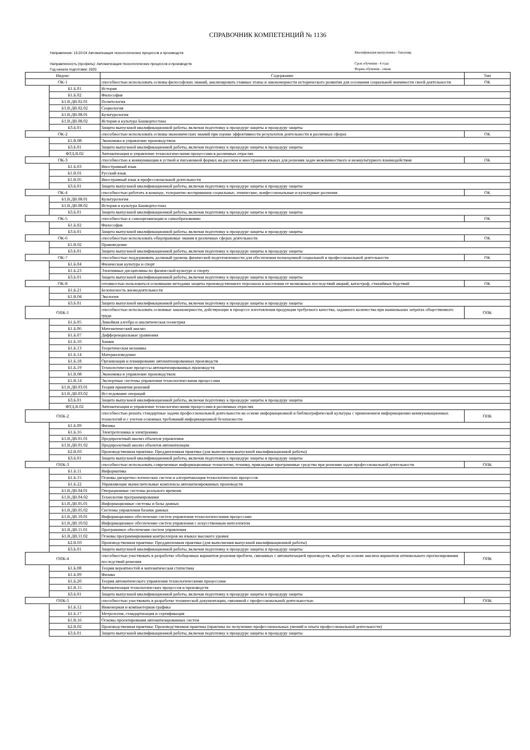СПРАВОЧНИК КОМПЕТЕНЦИЙ № 1136
Направление: 15.03.04 Автоматизация технологических процессов и производств
Направленность (профиль): Автоматизация технологических процессов и производств
Год начала подготовки: 2020
Квалификация выпускника - бакалавр
Срок обучения - 4 года
Форма обучения - очная
| Индекс | | Содержание | Тип |
| --- | --- | --- | --- |
| ОК-1 | | способностью использовать основы философских знаний, анализировать главные этапы и закономерности исторического развития для осознания социальной значимости своей деятельности | ОК |
| | Б1.Б.01 | История | |
| | Б1.Б.02 | Философия | |
| | Б1.В.ДВ.02.01 | Политология | |
| | Б1.В.ДВ.02.02 | Социология | |
| | Б1.В.ДВ.08.01 | Культурология | |
| | Б1.В.ДВ.08.02 | История и культура Башкортостана | |
| | Б3.Б.01 | Защита выпускной квалификационной работы, включая подготовку к процедуре защиты и процедуру защиты | |
| ОК-2 | | способностью использовать основы экономических знаний при оценке эффективности результатов деятельности в различных сферах | ОК |
| | Б1.В.08 | Экономика и управление производством | |
| | Б3.Б.01 | Защита выпускной квалификационной работы, включая подготовку к процедуре защиты и процедуру защиты | |
| | ФТД.В.02 | Автоматизация и управление технологическими процессами в различных отраслях | |
| ОК-3 | | способностью к коммуникации в устной и письменной формах на русском и иностранном языках для решения задач межличностного и межкультурного взаимодействия | ОК |
| | Б1.Б.03 | Иностранный язык | |
| | Б1.В.01 | Русский язык | |
| | Б1.В.05 | Иностранный язык в профессиональной деятельности | |
| | Б3.Б.01 | Защита выпускной квалификационной работы, включая подготовку к процедуре защиты и процедуру защиты | |
| ОК-4 | | способностью работать в команде, толерантно воспринимая социальные, этнические, конфессиональные и культурные различия | ОК |
| | Б1.В.ДВ.08.01 | Культурология | |
| | Б1.В.ДВ.08.02 | История и культура Башкортостана | |
| | Б3.Б.01 | Защита выпускной квалификационной работы, включая подготовку к процедуре защиты и процедуру защиты | |
| ОК-5 | | способностью к самоорганизации и самообразованию | ОК |
| | Б1.Б.02 | Философия | |
| | Б3.Б.01 | Защита выпускной квалификационной работы, включая подготовку к процедуре защиты и процедуру защиты | |
| ОК-6 | | способностью использовать общеправовые знания в различных сферах деятельности | ОК |
| | Б1.В.02 | Правоведение | |
| | Б3.Б.01 | Защита выпускной квалификационной работы, включая подготовку к процедуре защиты и процедуру защиты | |
| ОК-7 | | способностью поддерживать должный уровень физической подготовленности для обеспечения полноценной социальной и профессиональной деятельности | ОК |
| | Б1.Б.04 | Физическая культура и спорт | |
| | Б1.Б.23 | Элективные дисциплины по физической культуре и спорту | |
| | Б3.Б.01 | Защита выпускной квалификационной работы, включая подготовку к процедуре защиты и процедуру защиты | |
| ОК-8 | | готовностью пользоваться основными методами защиты производственного персонала и населения от возможных последствий аварий, катастроф, стихийных бедствий | ОК |
| | Б1.Б.21 | Безопасность жизнедеятельности | |
| | Б1.В.04 | Экология | |
| | Б3.Б.01 | Защита выпускной квалификационной работы, включая подготовку к процедуре защиты и процедуру защиты | |
| ОПК-1 | | способностью использовать основные закономерности, действующие в процессе изготовления продукции требуемого качества, заданного количества при наименьших затратах общественного труда | ОПК |
| | Б1.Б.05 | Линейная алгебра и аналитическая геометрия | |
| | Б1.Б.06 | Математический анализ | |
| | Б1.Б.07 | Дифференциальные уравнения | |
| | Б1.Б.10 | Химия | |
| | Б1.Б.13 | Теоретическая механика | |
| | Б1.Б.14 | Материаловедение | |
| | Б1.Б.18 | Организация и планирование автоматизированных производств | |
| | Б1.Б.19 | Технологические процессы автоматизированных производств | |
| | Б1.В.08 | Экономика и управление производством | |
| | Б1.В.14 | Экспертные системы управления технологическими процессами | |
| | Б1.В.ДВ.03.01 | Теория принятия решений | |
| | Б1.В.ДВ.03.02 | Исследование операций | |
| | Б3.Б.01 | Защита выпускной квалификационной работы, включая подготовку к процедуре защиты и процедуру защиты | |
| | ФТД.В.02 | Автоматизация и управление технологическими процессами в различных отраслях | |
| ОПК-2 | | способностью решать стандартные задачи профессиональной деятельности на основе информационной и библиографической культуры с применением информационно-коммуникационных технологий и с учетом основных требований информационной безопасности | ОПК |
| | Б1.Б.09 | Физика | |
| | Б1.Б.16 | Электротехника и электроника | |
| | Б1.В.ДВ.01.01 | Предпроектный анализ объектов управления | |
| | Б1.В.ДВ.01.02 | Предпроектный анализ объектов автоматизации | |
| | Б2.В.03 | Производственная практика: Преддипломная практика (для выполнения выпускной квалификационной работы) | |
| | Б3.Б.01 | Защита выпускной квалификационной работы, включая подготовку к процедуре защиты и процедуру защиты | |
| ОПК-3 | | способностью использовать современные информационные технологии, технику, прикладные программные средства при решении задач профессиональной деятельности | ОПК |
| | Б1.Б.11 | Информатика | |
| | Б1.Б.15 | Основы дискретно-логических систем и алгоритмизация технологических процессов | |
| | Б1.Б.22 | Управляющие вычислительные комплексы автоматизированных производств | |
| | Б1.В.ДВ.04.01 | Операционные системы реального времени | |
| | Б1.В.ДВ.04.02 | Технологии программирования | |
| | Б1.В.ДВ.05.01 | Информационные системы и базы данных | |
| | Б1.В.ДВ.05.02 | Системы управления базами данных | |
| | Б1.В.ДВ.10.01 | Информационное обеспечение систем управления технологическими процессами | |
| | Б1.В.ДВ.10.02 | Информационное обеспечение систем управления с искусственным интеллектом | |
| | Б1.В.ДВ.11.01 | Программное обеспечение систем управления | |
| | Б1.В.ДВ.11.02 | Основы программирования контроллеров на языках высокого уровня | |
| | Б2.В.03 | Производственная практика: Преддипломная практика (для выполнения выпускной квалификационной работы) | |
| | Б3.Б.01 | Защита выпускной квалификационной работы, включая подготовку к процедуре защиты и процедуру защиты | |
| ОПК-4 | | способностью участвовать в разработке обобщенных вариантов решения проблем, связанных с автоматизацией производств, выборе на основе анализа вариантов оптимального прогнозирования последствий решения | ОПК |
| | Б1.Б.08 | Теория вероятностей и математическая статистика | |
| | Б1.Б.09 | Физика | |
| | Б1.Б.20 | Теория автоматического управления технологическими процессами | |
| | Б1.В.15 | Автоматизация технологических процессов и производств | |
| | Б3.Б.01 | Защита выпускной квалификационной работы, включая подготовку к процедуре защиты и процедуру защиты | |
| ОПК-5 | | способностью участвовать в разработке технической документации, связанной с профессиональной деятельностью | ОПК |
| | Б1.Б.12 | Инженерная и компьютерная графика | |
| | Б1.Б.17 | Метрология, стандартизация и сертификация | |
| | Б1.В.16 | Основы проектирования автоматизированных систем | |
| | Б2.В.02 | Производственная практика: Производственная практика (практика по получению профессиональных умений и опыта профессиональной деятельности) | |
| | Б3.Б.01 | Защита выпускной квалификационной работы, включая подготовку к процедуре защиты и процедуру защиты | |